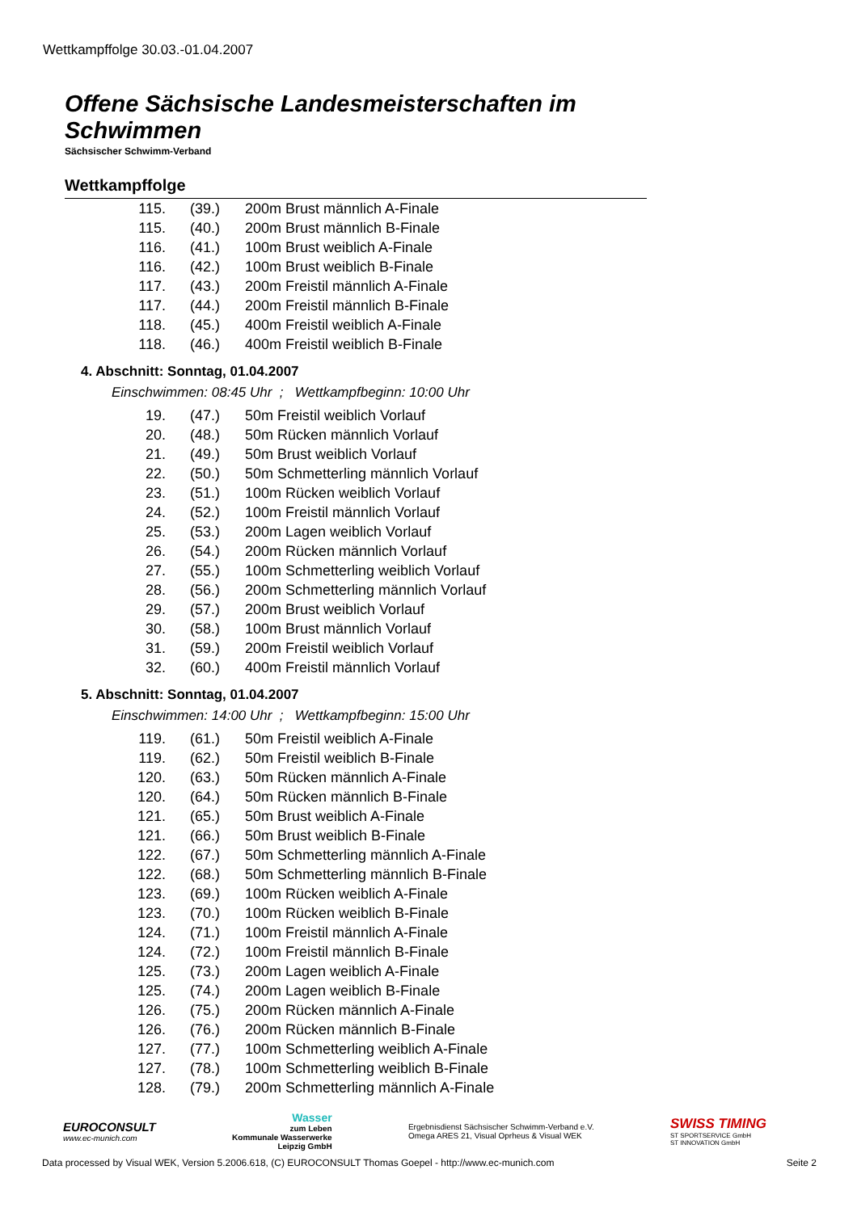Wettkampffolge 30.03.-01.04.2007
Offene Sächsische Landesmeisterschaften im Schwimmen
Sächsischer Schwimm-Verband
Wettkampffolge
| 115. | (39.) | 200m Brust männlich A-Finale |
| 115. | (40.) | 200m Brust männlich B-Finale |
| 116. | (41.) | 100m Brust weiblich A-Finale |
| 116. | (42.) | 100m Brust weiblich B-Finale |
| 117. | (43.) | 200m Freistil männlich A-Finale |
| 117. | (44.) | 200m Freistil männlich B-Finale |
| 118. | (45.) | 400m Freistil weiblich A-Finale |
| 118. | (46.) | 400m Freistil weiblich B-Finale |
4. Abschnitt: Sonntag, 01.04.2007
Einschwimmen: 08:45 Uhr ; Wettkampfbeginn: 10:00 Uhr
| 19. | (47.) | 50m Freistil weiblich Vorlauf |
| 20. | (48.) | 50m Rücken männlich Vorlauf |
| 21. | (49.) | 50m Brust weiblich Vorlauf |
| 22. | (50.) | 50m Schmetterling männlich Vorlauf |
| 23. | (51.) | 100m Rücken weiblich Vorlauf |
| 24. | (52.) | 100m Freistil männlich Vorlauf |
| 25. | (53.) | 200m Lagen weiblich Vorlauf |
| 26. | (54.) | 200m Rücken männlich Vorlauf |
| 27. | (55.) | 100m Schmetterling weiblich Vorlauf |
| 28. | (56.) | 200m Schmetterling männlich Vorlauf |
| 29. | (57.) | 200m Brust weiblich Vorlauf |
| 30. | (58.) | 100m Brust männlich Vorlauf |
| 31. | (59.) | 200m Freistil weiblich Vorlauf |
| 32. | (60.) | 400m Freistil männlich Vorlauf |
5. Abschnitt: Sonntag, 01.04.2007
Einschwimmen: 14:00 Uhr ; Wettkampfbeginn: 15:00 Uhr
| 119. | (61.) | 50m Freistil weiblich A-Finale |
| 119. | (62.) | 50m Freistil weiblich B-Finale |
| 120. | (63.) | 50m Rücken männlich A-Finale |
| 120. | (64.) | 50m Rücken männlich B-Finale |
| 121. | (65.) | 50m Brust weiblich A-Finale |
| 121. | (66.) | 50m Brust weiblich B-Finale |
| 122. | (67.) | 50m Schmetterling männlich A-Finale |
| 122. | (68.) | 50m Schmetterling männlich B-Finale |
| 123. | (69.) | 100m Rücken weiblich A-Finale |
| 123. | (70.) | 100m Rücken weiblich B-Finale |
| 124. | (71.) | 100m Freistil männlich A-Finale |
| 124. | (72.) | 100m Freistil männlich B-Finale |
| 125. | (73.) | 200m Lagen weiblich A-Finale |
| 125. | (74.) | 200m Lagen weiblich B-Finale |
| 126. | (75.) | 200m Rücken männlich A-Finale |
| 126. | (76.) | 200m Rücken männlich B-Finale |
| 127. | (77.) | 100m Schmetterling weiblich A-Finale |
| 127. | (78.) | 100m Schmetterling weiblich B-Finale |
| 128. | (79.) | 200m Schmetterling männlich A-Finale |
EUROCONSULT
www.ec-munich.com
Wasser
zum Leben
Kommunale Wasserwerke
Leipzig GmbH
Ergebnisdienst Sächsischer Schwimm-Verband e.V.
Omega ARES 21, Visual Oprheus & Visual WEK
SWISS TIMING
ST SPORTSERVICE GmbH
ST INNOVATION GmbH
Data processed by Visual WEK, Version 5.2006.618, (C) EUROCONSULT Thomas Goepel - http://www.ec-munich.com Seite 2